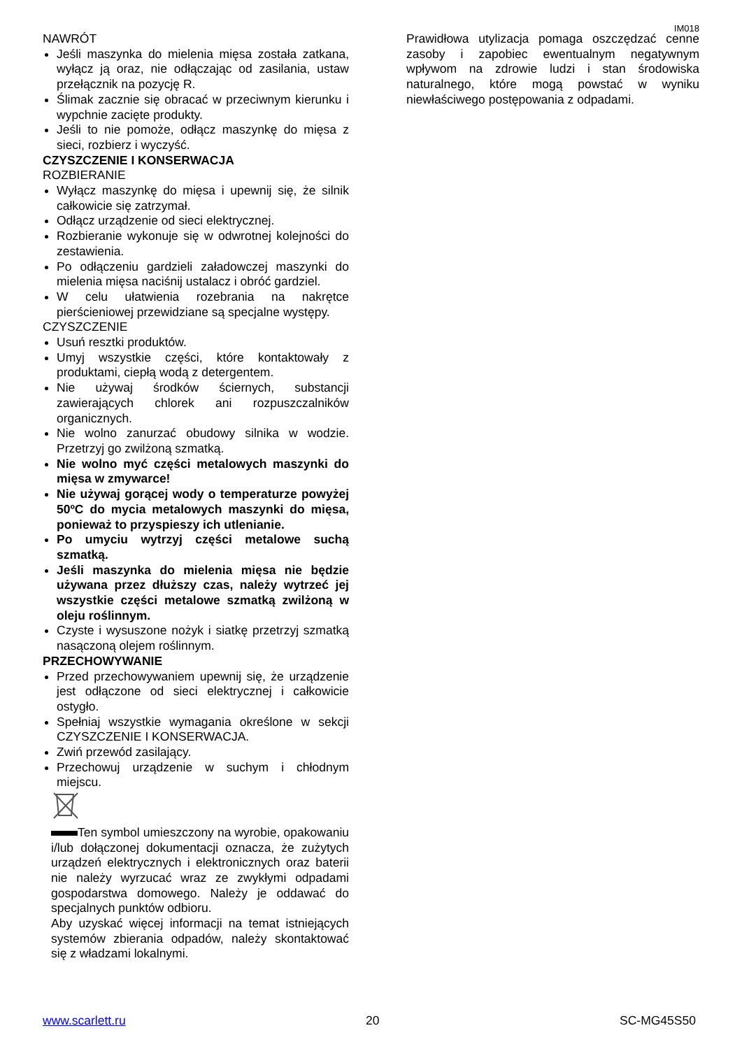IM018
NAWRÓT
Jeśli maszynka do mielenia mięsa została zatkana, wyłącz ją oraz, nie odłączając od zasilania, ustaw przełącznik na pozycję R.
Ślimak zacznie się obracać w przeciwnym kierunku i wypchnie zacięte produkty.
Jeśli to nie pomoże, odłącz maszynkę do mięsa z sieci, rozbierz i wyczyść.
CZYSZCZENIE I KONSERWACJA
ROZBIERANIE
Wyłącz maszynkę do mięsa i upewnij się, że silnik całkowicie się zatrzymał.
Odłącz urządzenie od sieci elektrycznej.
Rozbieranie wykonuje się w odwrotnej kolejności do zestawienia.
Po odłączeniu gardzieli załadowczej maszynki do mielenia mięsa naciśnij ustalacz i obróć gardziel.
W celu ułatwienia rozebrania na nakrętce pierścieniowej przewidziane są specjalne występy.
CZYSZCZENIE
Usuń resztki produktów.
Umyj wszystkie części, które kontaktowały z produktami, ciepłą wodą z detergentem.
Nie używaj środków ściernych, substancji zawierających chlorek ani rozpuszczalników organicznych.
Nie wolno zanurzać obudowy silnika w wodzie. Przetrzyj go zwilżoną szmatką.
Nie wolno myć części metalowych maszynki do mięsa w zmywarce!
Nie używaj gorącej wody o temperaturze powyżej 50ºC do mycia metalowych maszynki do mięsa, ponieważ to przyspieszy ich utlenianie.
Po umyciu wytrzyj części metalowe suchą szmatką.
Jeśli maszynka do mielenia mięsa nie będzie używana przez dłuższy czas, należy wytrzeć jej wszystkie części metalowe szmatką zwilżoną w oleju roślinnym.
Czyste i wysuszone nożyk i siatkę przetrzyj szmatką nasączoną olejem roślinnym.
PRZECHOWYWANIE
Przed przechowywaniem upewnij się, że urządzenie jest odłączone od sieci elektrycznej i całkowicie ostygło.
Spełniaj wszystkie wymagania określone w sekcji CZYSZCZENIE I KONSERWACJA.
Zwiń przewód zasilający.
Przechowuj urządzenie w suchym i chłodnym miejscu.
Ten symbol umieszczony na wyrobie, opakowaniu i/lub dołączonej dokumentacji oznacza, że zużytych urządzeń elektrycznych i elektronicznych oraz baterii nie należy wyrzucać wraz ze zwykłymi odpadami gospodarstwa domowego. Należy je oddawać do specjalnych punktów odbioru.
Aby uzyskać więcej informacji na temat istniejących systemów zbierania odpadów, należy skontaktować się z władzami lokalnymi.
Prawidłowa utylizacja pomaga oszczędzać cenne zasoby i zapobiec ewentualnym negatywnym wpływom na zdrowie ludzi i stan środowiska naturalnego, które mogą powstać w wyniku niewłaściwego postępowania z odpadami.
www.scarlett.ru 20 SC-MG45S50